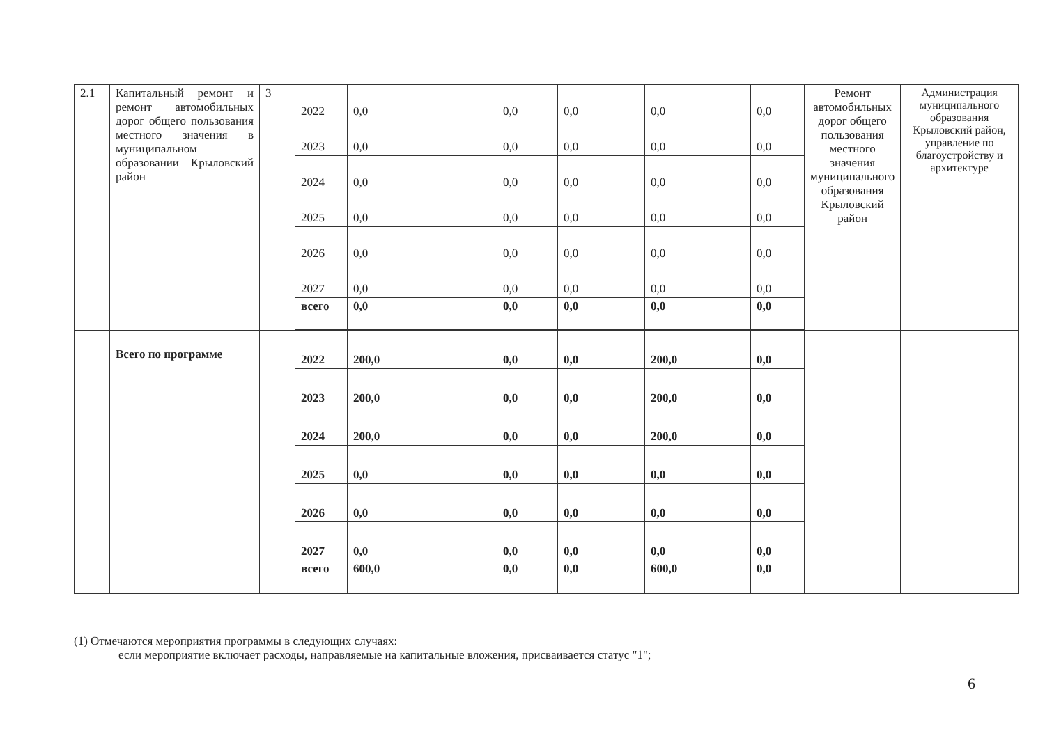| 2.1 | Капитальный ремонт и ремонт автомобильных дорог общего пользования местного значения в муниципальном образовании Крыловский район | 3 | 2022 | 0,0 | 0,0 | 0,0 | 0,0 | 0,0 | Ремонт автомобильных дорог общего пользования местного значения муниципального образования Крыловский район | Администрация муниципального образования Крыловский район, управление по благоустройству и архитектуре |
| | | | 2023 | 0,0 | 0,0 | 0,0 | 0,0 | 0,0 | | |
| | | | 2024 | 0,0 | 0,0 | 0,0 | 0,0 | 0,0 | | |
| | | | 2025 | 0,0 | 0,0 | 0,0 | 0,0 | 0,0 | | |
| | | | 2026 | 0,0 | 0,0 | 0,0 | 0,0 | 0,0 | | |
| | | | 2027 | 0,0 | 0,0 | 0,0 | 0,0 | 0,0 | | |
| | | | всего | 0,0 | 0,0 | 0,0 | 0,0 | 0,0 | | |
| | Всего по программе | | 2022 | 200,0 | 0,0 | 0,0 | 200,0 | 0,0 | | |
| | | | 2023 | 200,0 | 0,0 | 0,0 | 200,0 | 0,0 | | |
| | | | 2024 | 200,0 | 0,0 | 0,0 | 200,0 | 0,0 | | |
| | | | 2025 | 0,0 | 0,0 | 0,0 | 0,0 | 0,0 | | |
| | | | 2026 | 0,0 | 0,0 | 0,0 | 0,0 | 0,0 | | |
| | | | 2027 | 0,0 | 0,0 | 0,0 | 0,0 | 0,0 | | |
| | | | всего | 600,0 | 0,0 | 0,0 | 600,0 | 0,0 | | |
(1) Отмечаются мероприятия программы в следующих случаях:
если мероприятие включает расходы, направляемые на капитальные вложения, присваивается статус "1";
6